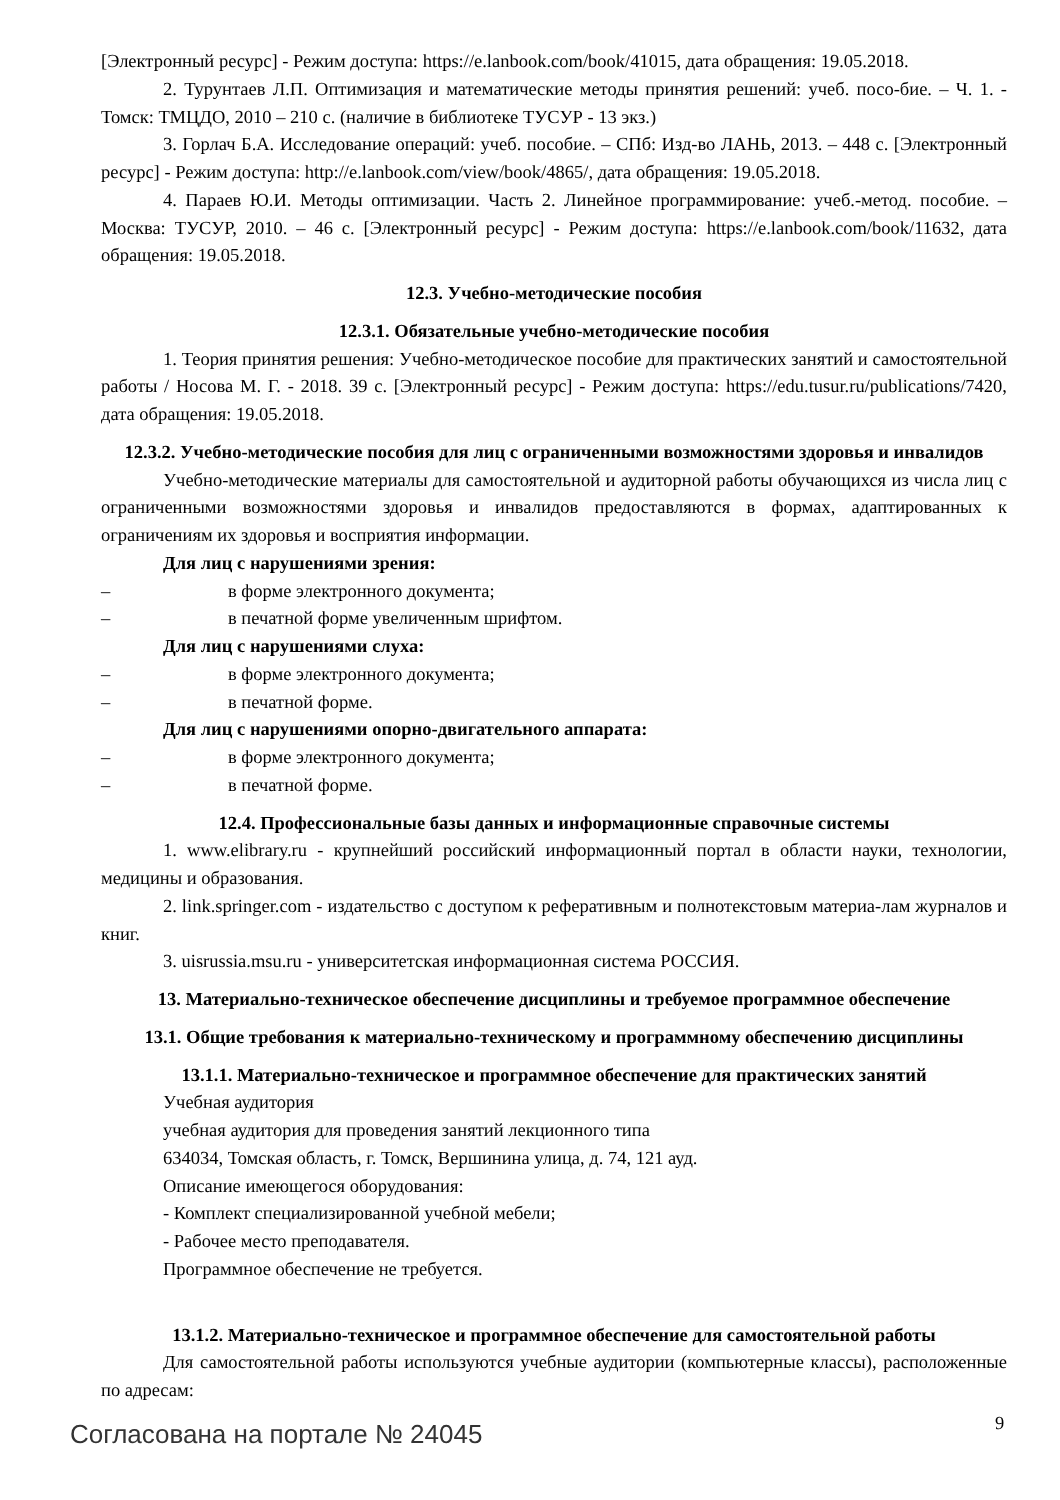[Электронный ресурс] - Режим доступа: https://e.lanbook.com/book/41015, дата обращения: 19.05.2018.
2. Турунтаев Л.П. Оптимизация и математические методы принятия решений: учеб. посо-бие. – Ч. 1. - Томск: ТМЦДО, 2010 – 210 с. (наличие в библиотеке ТУСУР - 13 экз.)
3. Горлач Б.А. Исследование операций: учеб. пособие. – СПб: Изд-во ЛАНЬ, 2013. – 448 с. [Электронный ресурс] - Режим доступа: http://e.lanbook.com/view/book/4865/, дата обращения: 19.05.2018.
4. Параев Ю.И. Методы оптимизации. Часть 2. Линейное программирование: учеб.-метод. пособие. – Москва: ТУСУР, 2010. – 46 с. [Электронный ресурс] - Режим доступа: https://e.lanbook.com/book/11632, дата обращения: 19.05.2018.
12.3. Учебно-методические пособия
12.3.1. Обязательные учебно-методические пособия
1. Теория принятия решения: Учебно-методическое пособие для практических занятий и самостоятельной работы / Носова М. Г. - 2018. 39 с. [Электронный ресурс] - Режим доступа: https://edu.tusur.ru/publications/7420, дата обращения: 19.05.2018.
12.3.2. Учебно-методические пособия для лиц с ограниченными возможностями здоровья и инвалидов
Учебно-методические материалы для самостоятельной и аудиторной работы обучающихся из числа лиц с ограниченными возможностями здоровья и инвалидов предоставляются в формах, адаптированных к ограничениям их здоровья и восприятия информации.
Для лиц с нарушениями зрения:
– в форме электронного документа;
– в печатной форме увеличенным шрифтом.
Для лиц с нарушениями слуха:
– в форме электронного документа;
– в печатной форме.
Для лиц с нарушениями опорно-двигательного аппарата:
– в форме электронного документа;
– в печатной форме.
12.4. Профессиональные базы данных и информационные справочные системы
1. www.elibrary.ru - крупнейший российский информационный портал в области науки, технологии, медицины и образования.
2. link.springer.com - издательство с доступом к реферативным и полнотекстовым материа-лам журналов и книг.
3. uisrussia.msu.ru - университетская информационная система РОССИЯ.
13. Материально-техническое обеспечение дисциплины и требуемое программное обеспечение
13.1. Общие требования к материально-техническому и программному обеспечению дисциплины
13.1.1. Материально-техническое и программное обеспечение для практических занятий
Учебная аудитория
учебная аудитория для проведения занятий лекционного типа
634034, Томская область, г. Томск, Вершинина улица, д. 74, 121 ауд.
Описание имеющегося оборудования:
- Комплект специализированной учебной мебели;
- Рабочее место преподавателя.
Программное обеспечение не требуется.
13.1.2. Материально-техническое и программное обеспечение для самостоятельной работы
Для самостоятельной работы используются учебные аудитории (компьютерные классы), расположенные по адресам:
Согласована на портале № 24045 9